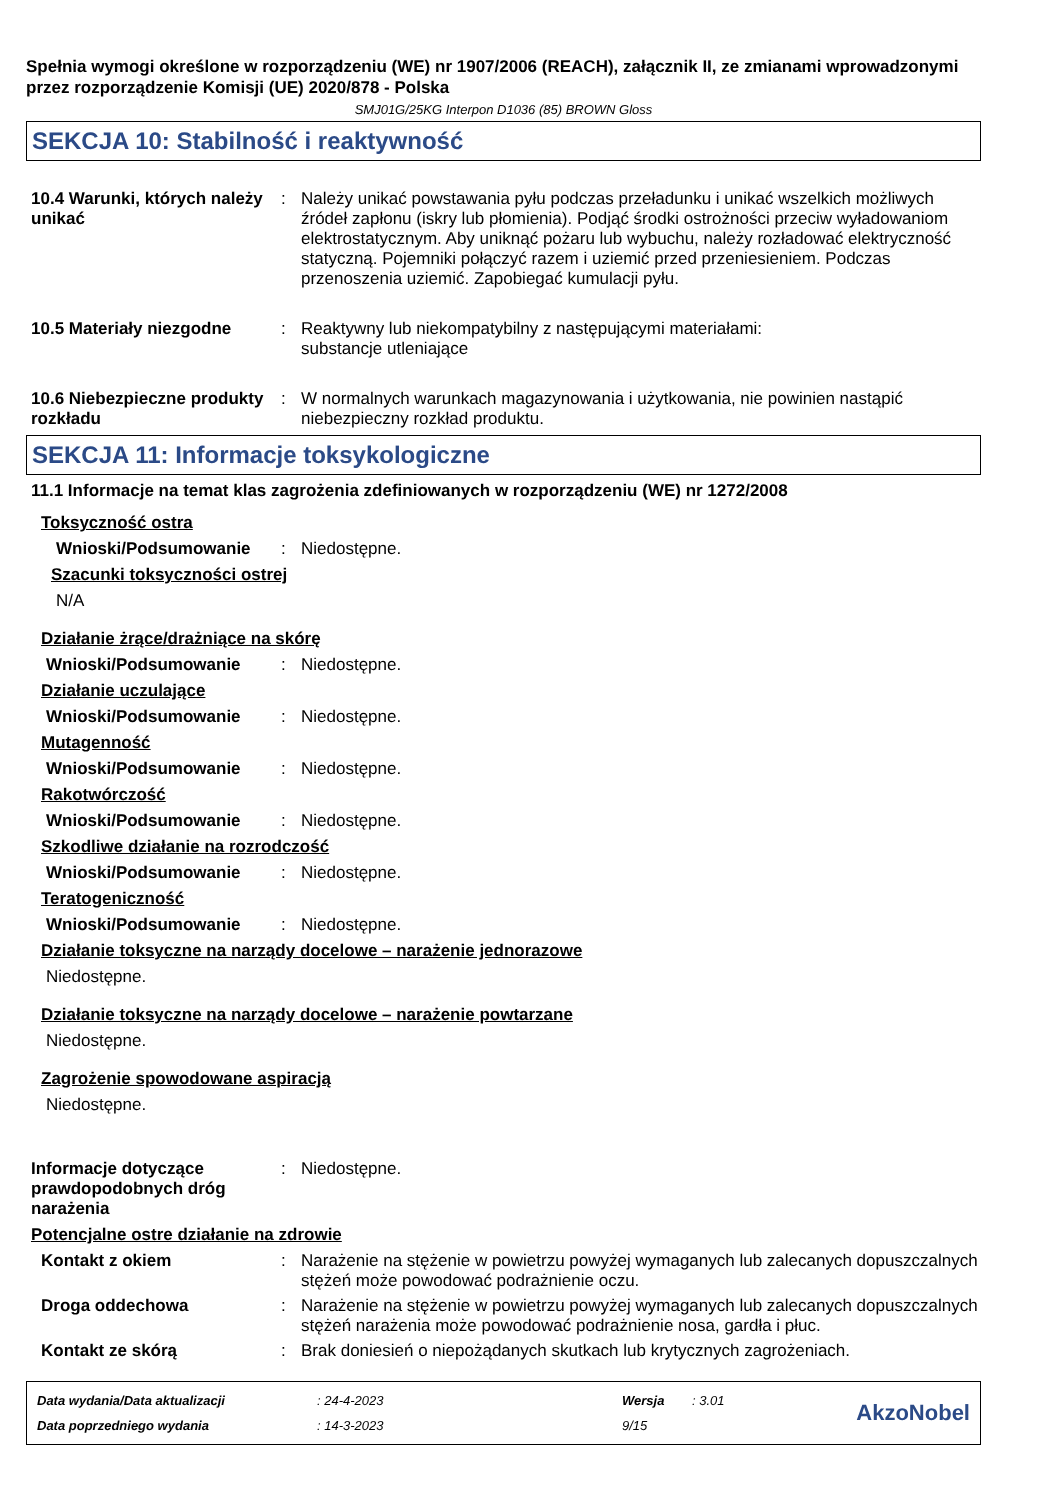Spełnia wymogi określone w rozporządzeniu (WE) nr 1907/2006 (REACH), załącznik II, ze zmianami wprowadzonymi przez rozporządzenie Komisji (UE) 2020/878 - Polska
SMJ01G/25KG Interpon D1036 (85) BROWN Gloss
SEKCJA 10: Stabilność i reaktywność
10.4 Warunki, których należy unikać
: Należy unikać powstawania pyłu podczas przeładunku i unikać wszelkich możliwych źródeł zapłonu (iskry lub płomienia). Podjąć środki ostrożności przeciw wyładowaniom elektrostatycznym. Aby uniknąć pożaru lub wybuchu, należy rozładować elektryczność statyczną. Pojemniki połączyć razem i uziemić przed przeniesieniem. Podczas przenoszenia uziemić. Zapobiegać kumulacji pyłu.
10.5 Materiały niezgodne : Reaktywny lub niekompatybilny z następującymi materiałami:
substancje utleniające
10.6 Niebezpieczne produkty rozkładu
: W normalnych warunkach magazynowania i użytkowania, nie powinien nastąpić niebezpieczny rozkład produktu.
SEKCJA 11: Informacje toksykologiczne
11.1 Informacje na temat klas zagrożenia zdefiniowanych w rozporządzeniu (WE) nr 1272/2008
Toksyczność ostra
Wnioski/Podsumowanie : Niedostępne.
Szacunki toksyczności ostrej
N/A
Działanie żrące/drażniące na skórę
Wnioski/Podsumowanie : Niedostępne.
Działanie uczulające
Wnioski/Podsumowanie : Niedostępne.
Mutagenność
Wnioski/Podsumowanie : Niedostępne.
Rakotwórczość
Wnioski/Podsumowanie : Niedostępne.
Szkodliwe działanie na rozrodczość
Wnioski/Podsumowanie : Niedostępne.
Teratogeniczność
Wnioski/Podsumowanie : Niedostępne.
Działanie toksyczne na narządy docelowe – narażenie jednorazowe
Niedostępne.
Działanie toksyczne na narządy docelowe – narażenie powtarzane
Niedostępne.
Zagrożenie spowodowane aspiracją
Niedostępne.
Informacje dotyczące prawdopodobnych dróg narażenia
: Niedostępne.
Potencjalne ostre działanie na zdrowie
Kontakt z okiem : Narażenie na stężenie w powietrzu powyżej wymaganych lub zalecanych dopuszczalnych stężeń może powodować podrażnienie oczu.
Droga oddechowa : Narażenie na stężenie w powietrzu powyżej wymaganych lub zalecanych dopuszczalnych stężeń narażenia może powodować podrażnienie nosa, gardła i płuc.
Kontakt ze skórą : Brak doniesień o niepożądanych skutkach lub krytycznych zagrożeniach.
Data wydania/Data aktualizacji
Data poprzedniego wydania
: 24-4-2023
: 14-3-2023
Wersja
9/15
: 3.01
AkzoNobel